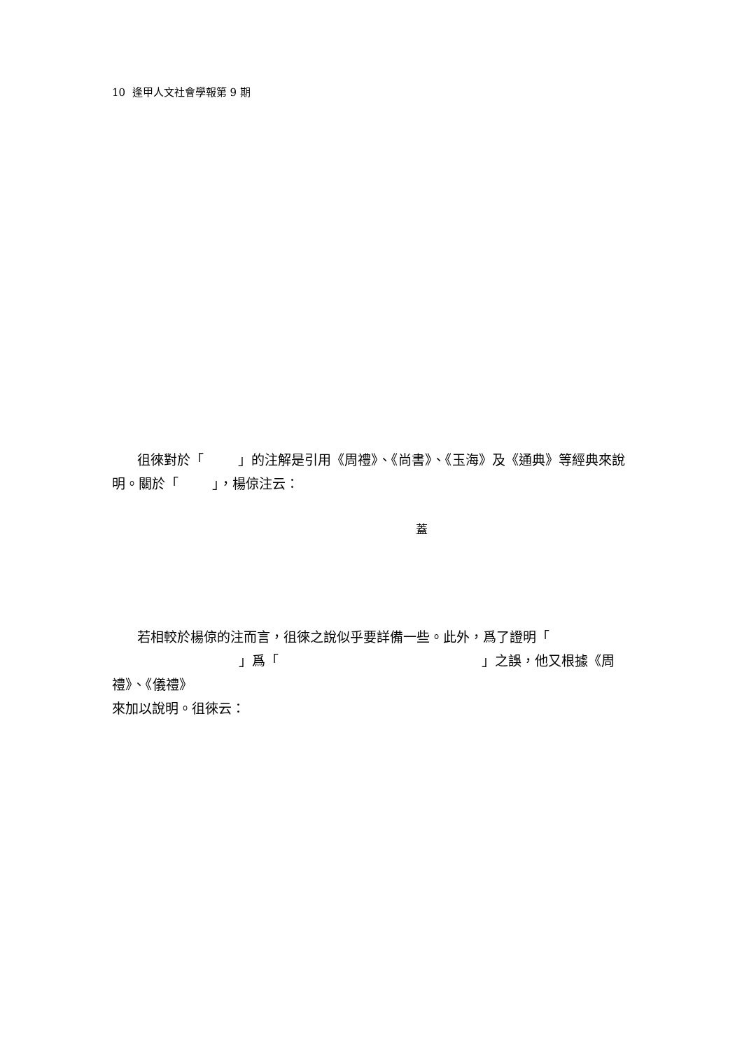10 逢甲人文社會學報第 9 期
徂徠對於「 」的注解是引用《周禮》、《尚書》、《玉海》及《通典》等經典來說明。關於「 」，楊倞注云：
蓋
若相較於楊倞的注而言，徂徠之說似乎要詳備一些。此外，爲了證明「
」爲「 」之誤，他又根據《周禮》、《儀禮》
來加以說明。徂徠云：